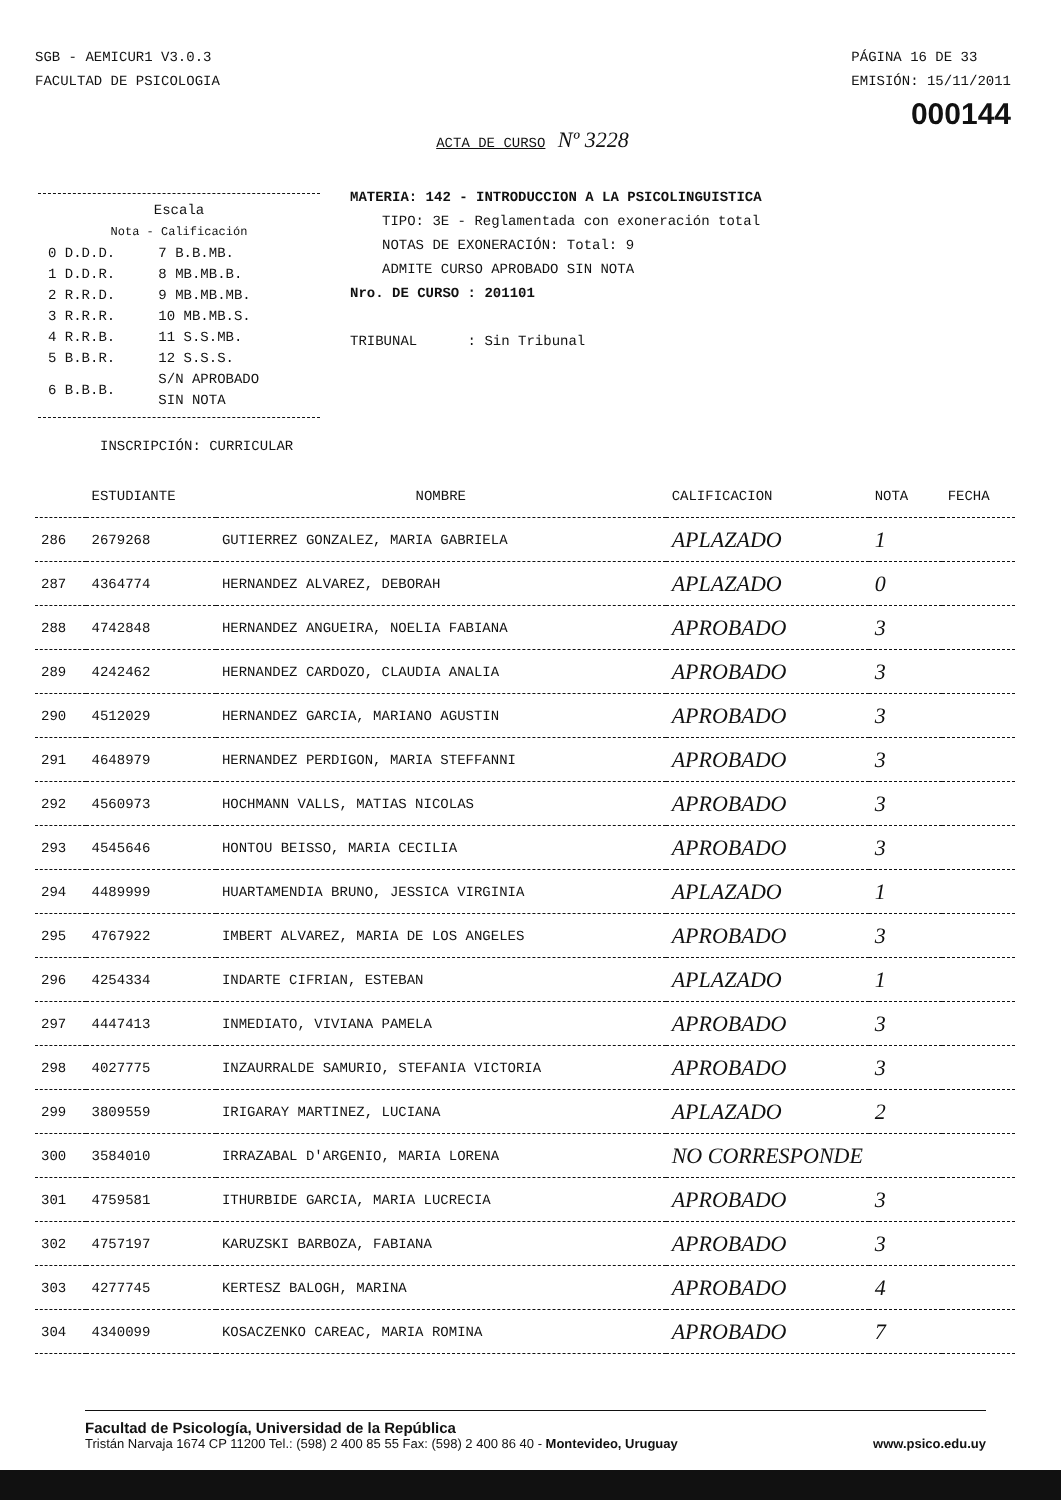SGB - AEMICUR1 V3.0.3
FACULTAD DE PSICOLOGIA
PÁGINA 16 DE 33
EMISIÓN: 15/11/2011
000144
ACTA DE CURSO Nº 3228
Escala
Nota - Calificación
| 0 D.D.D. | 7 B.B.MB. |
| 1 D.D.R. | 8 MB.MB.B. |
| 2 R.R.D. | 9 MB.MB.MB. |
| 3 R.R.R. | 10 MB.MB.S. |
| 4 R.R.B. | 11 S.S.MB. |
| 5 B.B.R. | 12 S.S.S. |
| 6 B.B.B. | S/N APROBADO SIN NOTA |
MATERIA: 142 - INTRODUCCION A LA PSICOLINGUISTICA
TIPO: 3E - Reglamentada con exoneración total
NOTAS DE EXONERACIÓN: Total: 9
ADMITE CURSO APROBADO SIN NOTA
Nro. DE CURSO : 201101
TRIBUNAL : Sin Tribunal
INSCRIPCIÓN: CURRICULAR
| | ESTUDIANTE | NOMBRE | CALIFICACION | NOTA | FECHA |
| --- | --- | --- | --- | --- | --- |
| 286 | 2679268 | GUTIERREZ GONZALEZ, MARIA GABRIELA | APLAZADO | 1 | |
| 287 | 4364774 | HERNANDEZ ALVAREZ, DEBORAH | APLAZADO | 0 | |
| 288 | 4742848 | HERNANDEZ ANGUEIRA, NOELIA FABIANA | APROBADO | 3 | |
| 289 | 4242462 | HERNANDEZ CARDOZO, CLAUDIA ANALIA | APROBADO | 3 | |
| 290 | 4512029 | HERNANDEZ GARCIA, MARIANO AGUSTIN | APROBADO | 3 | |
| 291 | 4648979 | HERNANDEZ PERDIGON, MARIA STEFFANNI | APROBADO | 3 | |
| 292 | 4560973 | HOCHMANN VALLS, MATIAS NICOLAS | APROBADO | 3 | |
| 293 | 4545646 | HONTOU BEISSO, MARIA CECILIA | APROBADO | 3 | |
| 294 | 4489999 | HUARTAMENDIA BRUNO, JESSICA VIRGINIA | APLAZADO | 1 | |
| 295 | 4767922 | IMBERT ALVAREZ, MARIA DE LOS ANGELES | APROBADO | 3 | |
| 296 | 4254334 | INDARTE CIFRIAN, ESTEBAN | APLAZADO | 1 | |
| 297 | 4447413 | INMEDIATO, VIVIANA PAMELA | APROBADO | 3 | |
| 298 | 4027775 | INZAURRALDE SAMURIO, STEFANIA VICTORIA | APROBADO | 3 | |
| 299 | 3809559 | IRIGARAY MARTINEZ, LUCIANA | APLAZADO | 2 | |
| 300 | 3584010 | IRRAZABAL D'ARGENIO, MARIA LORENA | NO CORRESPONDE | | |
| 301 | 4759581 | ITHURBIDE GARCIA, MARIA LUCRECIA | APROBADO | 3 | |
| 302 | 4757197 | KARUZSKI BARBOZA, FABIANA | APROBADO | 3 | |
| 303 | 4277745 | KERTESZ BALOGH, MARINA | APROBADO | 4 | |
| 304 | 4340099 | KOSACZENKO CAREAC, MARIA ROMINA | APROBADO | 7 | |
Facultad de Psicología, Universidad de la República
Tristán Narvaja 1674 CP 11200 Tel.: (598) 2 400 85 55 Fax: (598) 2 400 86 40 - Montevideo, Uruguay www.psico.edu.uy